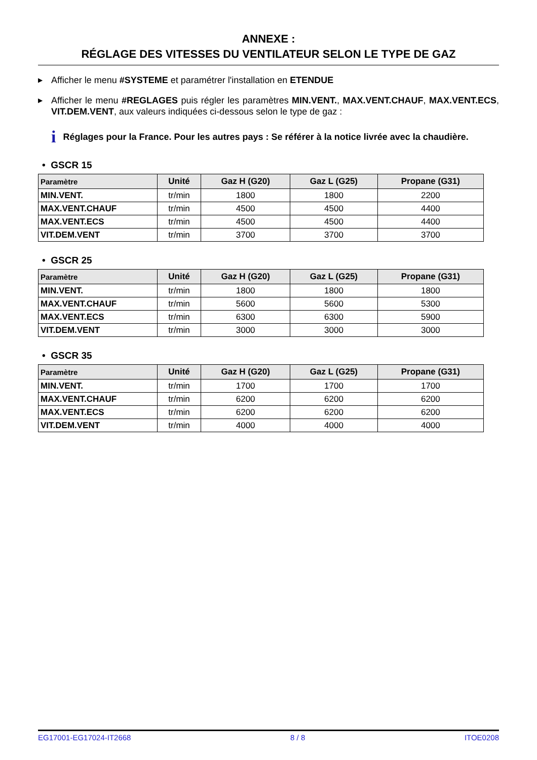ANNEXE :
RÉGLAGE DES VITESSES DU VENTILATEUR SELON LE TYPE DE GAZ
▶ Afficher le menu #SYSTEME et paramétrer l'installation en ETENDUE
▶ Afficher le menu #REGLAGES puis régler les paramètres MIN.VENT., MAX.VENT.CHAUF, MAX.VENT.ECS, VIT.DEM.VENT, aux valeurs indiquées ci-dessous selon le type de gaz :
i Réglages pour la France. Pour les autres pays : Se référer à la notice livrée avec la chaudière.
• GSCR 15
| Paramètre | Unité | Gaz H (G20) | Gaz L (G25) | Propane (G31) |
| --- | --- | --- | --- | --- |
| MIN.VENT. | tr/min | 1800 | 1800 | 2200 |
| MAX.VENT.CHAUF | tr/min | 4500 | 4500 | 4400 |
| MAX.VENT.ECS | tr/min | 4500 | 4500 | 4400 |
| VIT.DEM.VENT | tr/min | 3700 | 3700 | 3700 |
• GSCR 25
| Paramètre | Unité | Gaz H (G20) | Gaz L (G25) | Propane (G31) |
| --- | --- | --- | --- | --- |
| MIN.VENT. | tr/min | 1800 | 1800 | 1800 |
| MAX.VENT.CHAUF | tr/min | 5600 | 5600 | 5300 |
| MAX.VENT.ECS | tr/min | 6300 | 6300 | 5900 |
| VIT.DEM.VENT | tr/min | 3000 | 3000 | 3000 |
• GSCR 35
| Paramètre | Unité | Gaz H (G20) | Gaz L (G25) | Propane (G31) |
| --- | --- | --- | --- | --- |
| MIN.VENT. | tr/min | 1700 | 1700 | 1700 |
| MAX.VENT.CHAUF | tr/min | 6200 | 6200 | 6200 |
| MAX.VENT.ECS | tr/min | 6200 | 6200 | 6200 |
| VIT.DEM.VENT | tr/min | 4000 | 4000 | 4000 |
EG17001-EG17024-IT2668 8 / 8 ITOE0208